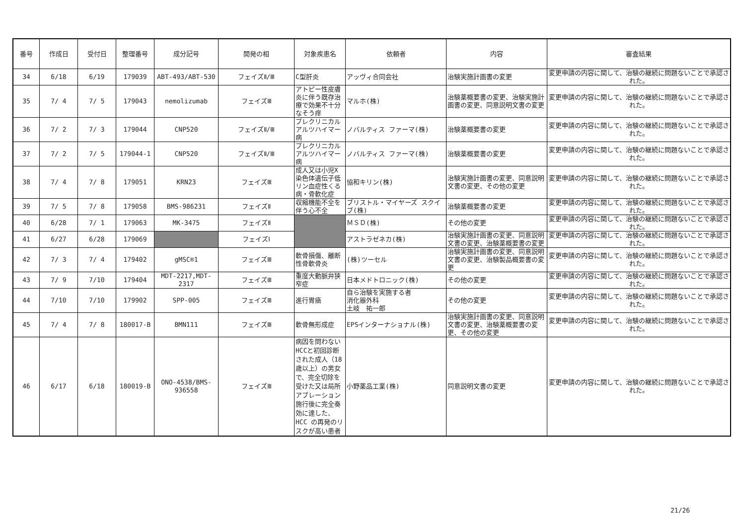| 番号 | 作成日 | 受付日 | 整理番号 | 成分記号 | 開発の相 | 対象疾患名 | 依頼者 | 内容 | 審査結果 |
| --- | --- | --- | --- | --- | --- | --- | --- | --- | --- |
| 34 | 6/18 | 6/19 | 179039 | ABT-493/ABT-530 | フェイズⅡ/Ⅲ | C型肝炎 | アッヴィ合同会社 | 治験実施計画書の変更 | 変更申請の内容に関して、治験の継続に問題ないことで承認された。 |
| 35 | 7/ 4 | 7/ 5 | 179043 | nemolizumab | フェイズⅢ | アトピー性皮膚炎に伴う既存治療で効果不十分なそう痒 | マルホ(株) | 治験薬概要書の変更、治験実施計画書の変更、同意説明文書の変更 | 変更申請の内容に関して、治験の継続に問題ないことで承認された。 |
| 36 | 7/ 2 | 7/ 3 | 179044 | CNP520 | フェイズⅡ/Ⅲ | プレクリニカルアルツハイマー病 | ノバルティス ファーマ(株) | 治験薬概要書の変更 | 変更申請の内容に関して、治験の継続に問題ないことで承認された。 |
| 37 | 7/ 2 | 7/ 5 | 179044-1 | CNP520 | フェイズⅡ/Ⅲ | プレクリニカルアルツハイマー病 | ノバルティス ファーマ(株) | 治験薬概要書の変更 | 変更申請の内容に関して、治験の継続に問題ないことで承認された。 |
| 38 | 7/ 4 | 7/ 8 | 179051 | KRN23 | フェイズⅢ | 成人又は小児X染色体遺伝子低リン血症性くる病・骨軟化症 | 協和キリン(株) | 治験実施計画書の変更、同意説明文書の変更、その他の変更 | 変更申請の内容に関して、治験の継続に問題ないことで承認された。 |
| 39 | 7/ 5 | 7/ 8 | 179058 | BMS-986231 | フェイズⅡ | 収縮機能不全を伴う心不全 | ブリストル・マイヤーズ スクイブ(株) | 治験薬概要書の変更 | 変更申請の内容に関して、治験の継続に問題ないことで承認された。 |
| 40 | 6/28 | 7/ 1 | 179063 | MK-3475 | フェイズⅡ | | ＭＳＤ(株) | その他の変更 | 変更申請の内容に関して、治験の継続に問題ないことで承認された。 |
| 41 | 6/27 | 6/28 | 179069 | | フェイズⅠ | | アストラゼネカ(株) | 治験実施計画書の変更、同意説明文書の変更、治験薬概要書の変更 | 変更申請の内容に関して、治験の継続に問題ないことで承認された。 |
| 42 | 7/ 3 | 7/ 4 | 179402 | gMSC®1 | フェイズⅢ | 軟骨損傷、離断性骨軟骨炎 | (株)ツーセル | 治験実施計画書の変更、同意説明文書の変更、治験製品概要書の変更 | 変更申請の内容に関して、治験の継続に問題ないことで承認された。 |
| 43 | 7/ 9 | 7/10 | 179404 | MDT-2217,MDT-2317 | フェイズⅢ | 重度大動脈弁狭窄症 | 日本メドトロニック(株) | その他の変更 | 変更申請の内容に関して、治験の継続に問題ないことで承認された。 |
| 44 | 7/10 | 7/10 | 179902 | SPP-005 | フェイズⅢ | 進行胃癌 | 自ら治験を実施する者 消化器外科 土岐 祐一郎 | その他の変更 | 変更申請の内容に関して、治験の継続に問題ないことで承認された。 |
| 45 | 7/ 4 | 7/ 8 | 180017-B | BMN111 | フェイズⅢ | 軟骨無形成症 | EPSインターナショナル(株) | 治験実施計画書の変更、同意説明文書の変更、治験薬概要書の変更、その他の変更 | 変更申請の内容に関して、治験の継続に問題ないことで承認された。 |
| 46 | 6/17 | 6/18 | 180019-B | ONO-4538/BMS-936558 | フェイズⅢ | 病因を問わないHCCと初回診断された成人（18 歳以上）の男女で、完全切除を受けた又は局所アブレーション施行後に完全奏効に達した、HCC の再発のリスクが高い患者 | 小野薬品工業(株) | 同意説明文書の変更 | 変更申請の内容に関して、治験の継続に問題ないことで承認された。 |
21/26